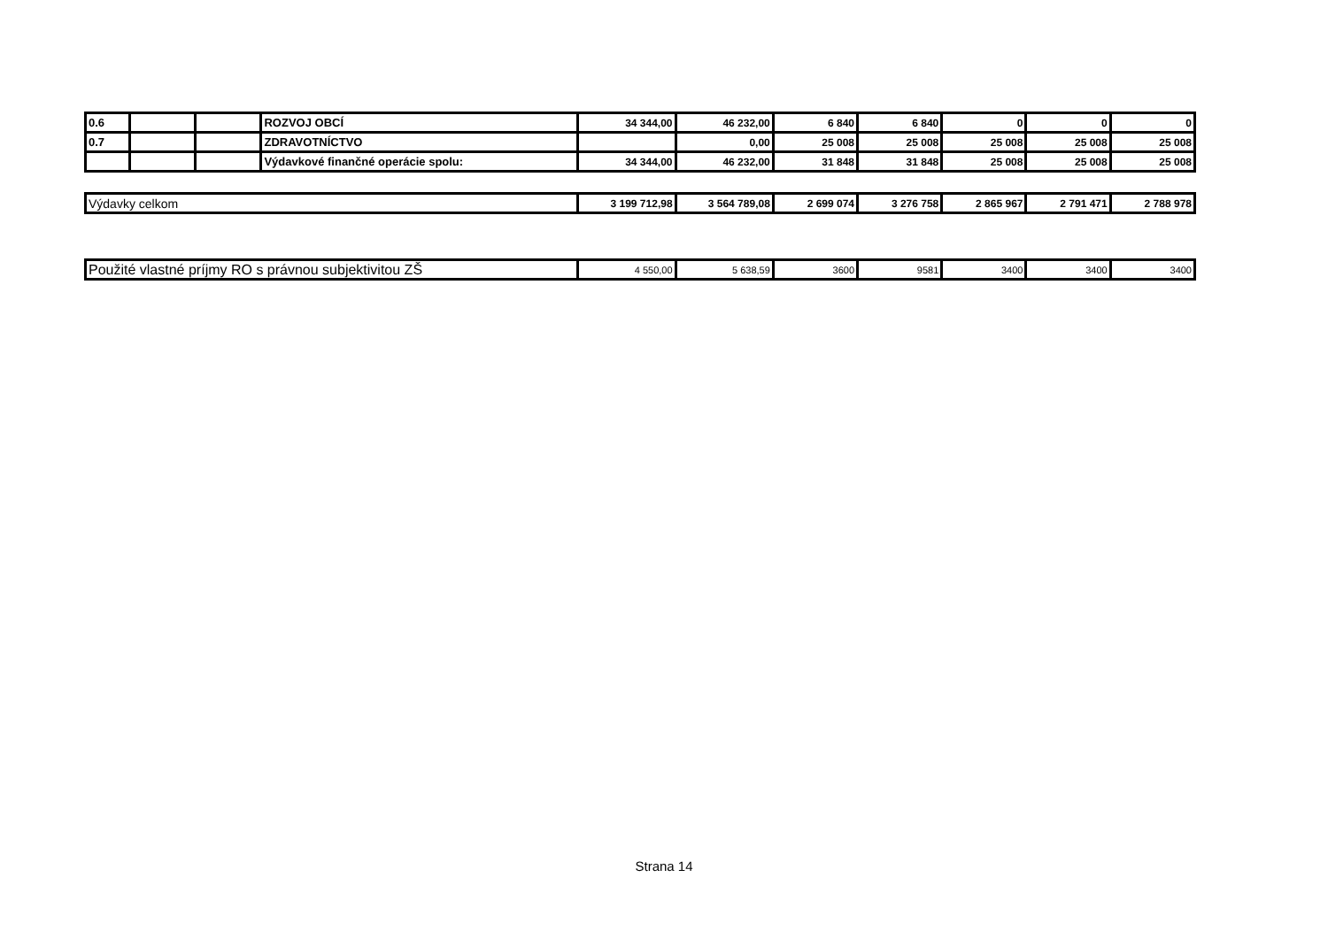| 0.6 | | | ROZVOJ OBCÍ | 34 344,00 | 46 232,00 | 6 840 | 6 840 | 0 | 0 | 0 |
| 0.7 | | | ZDRAVOTNÍCTVO | | 0,00 | 25 008 | 25 008 | 25 008 | 25 008 | 25 008 |
| | | | Výdavkové finančné operácie spolu: | 34 344,00 | 46 232,00 | 31 848 | 31 848 | 25 008 | 25 008 | 25 008 |
| Výdavky celkom | 3 199 712,98 | 3 564 789,08 | 2 699 074 | 3 276 758 | 2 865 967 | 2 791 471 | 2 788 978 |
| Použité vlastné príjmy RO s právnou subjektivitou ZŠ | 4 550,00 | 5 638,59 | 3600 | 9581 | 3400 | 3400 | 3400 |
Strana 14